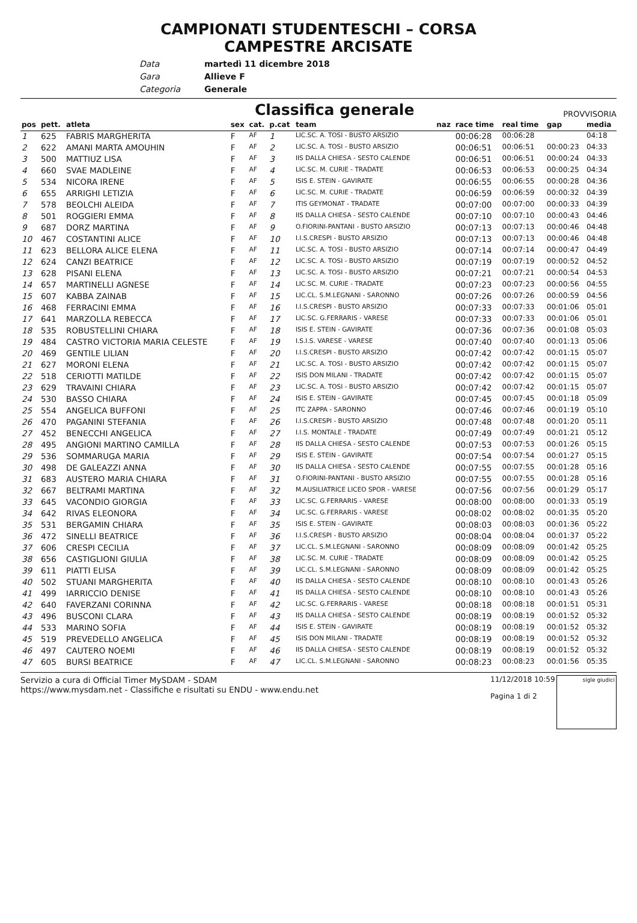CAMPIONATI STUDENTESCHI – CORSA
CAMPESTRE ARCISATE
Data martedì 11 dicembre 2018
Gara Allieve F
Categoria Generale
Classifica generale
PROVVISORIA
| pos | pett. | atleta | sex | cat. | p.cat | team | naz | race time | real time | gap | media |
| --- | --- | --- | --- | --- | --- | --- | --- | --- | --- | --- | --- |
| 1 | 625 | FABRIS MARGHERITA | F | AF | 1 | LIC.SC. A. TOSI - BUSTO ARSIZIO | | 00:06:28 | 00:06:28 | | 04:18 |
| 2 | 622 | AMANI MARTA AMOUHIN | F | AF | 2 | LIC.SC. A. TOSI - BUSTO ARSIZIO | | 00:06:51 | 00:06:51 | 00:00:23 | 04:33 |
| 3 | 500 | MATTIUZ LISA | F | AF | 3 | IIS DALLA CHIESA - SESTO CALENDE | | 00:06:51 | 00:06:51 | 00:00:24 | 04:33 |
| 4 | 660 | SVAE MADLEINE | F | AF | 4 | LIC.SC. M. CURIE - TRADATE | | 00:06:53 | 00:06:53 | 00:00:25 | 04:34 |
| 5 | 534 | NICORA IRENE | F | AF | 5 | ISIS E. STEIN - GAVIRATE | | 00:06:55 | 00:06:55 | 00:00:28 | 04:36 |
| 6 | 655 | ARRIGHI LETIZIA | F | AF | 6 | LIC.SC. M. CURIE - TRADATE | | 00:06:59 | 00:06:59 | 00:00:32 | 04:39 |
| 7 | 578 | BEOLCHI ALEIDA | F | AF | 7 | ITIS GEYMONAT - TRADATE | | 00:07:00 | 00:07:00 | 00:00:33 | 04:39 |
| 8 | 501 | ROGGIERI EMMA | F | AF | 8 | IIS DALLA CHIESA - SESTO CALENDE | | 00:07:10 | 00:07:10 | 00:00:43 | 04:46 |
| 9 | 687 | DORZ MARTINA | F | AF | 9 | O.FIORINI-PANTANI - BUSTO ARSIZIO | | 00:07:13 | 00:07:13 | 00:00:46 | 04:48 |
| 10 | 467 | COSTANTINI ALICE | F | AF | 10 | I.I.S.CRESPI - BUSTO ARSIZIO | | 00:07:13 | 00:07:13 | 00:00:46 | 04:48 |
| 11 | 623 | BELLORA ALICE ELENA | F | AF | 11 | LIC.SC. A. TOSI - BUSTO ARSIZIO | | 00:07:14 | 00:07:14 | 00:00:47 | 04:49 |
| 12 | 624 | CANZI BEATRICE | F | AF | 12 | LIC.SC. A. TOSI - BUSTO ARSIZIO | | 00:07:19 | 00:07:19 | 00:00:52 | 04:52 |
| 13 | 628 | PISANI ELENA | F | AF | 13 | LIC.SC. A. TOSI - BUSTO ARSIZIO | | 00:07:21 | 00:07:21 | 00:00:54 | 04:53 |
| 14 | 657 | MARTINELLI AGNESE | F | AF | 14 | LIC.SC. M. CURIE - TRADATE | | 00:07:23 | 00:07:23 | 00:00:56 | 04:55 |
| 15 | 607 | KABBA ZAINAB | F | AF | 15 | LIC.CL. S.M.LEGNANI - SARONNO | | 00:07:26 | 00:07:26 | 00:00:59 | 04:56 |
| 16 | 468 | FERRACINI EMMA | F | AF | 16 | I.I.S.CRESPI - BUSTO ARSIZIO | | 00:07:33 | 00:07:33 | 00:01:06 | 05:01 |
| 17 | 641 | MARZOLLA REBECCA | F | AF | 17 | LIC.SC. G.FERRARIS - VARESE | | 00:07:33 | 00:07:33 | 00:01:06 | 05:01 |
| 18 | 535 | ROBUSTELLINI CHIARA | F | AF | 18 | ISIS E. STEIN - GAVIRATE | | 00:07:36 | 00:07:36 | 00:01:08 | 05:03 |
| 19 | 484 | CASTRO VICTORIA MARIA CELESTE | F | AF | 19 | I.S.I.S. VARESE - VARESE | | 00:07:40 | 00:07:40 | 00:01:13 | 05:06 |
| 20 | 469 | GENTILE LILIAN | F | AF | 20 | I.I.S.CRESPI - BUSTO ARSIZIO | | 00:07:42 | 00:07:42 | 00:01:15 | 05:07 |
| 21 | 627 | MORONI ELENA | F | AF | 21 | LIC.SC. A. TOSI - BUSTO ARSIZIO | | 00:07:42 | 00:07:42 | 00:01:15 | 05:07 |
| 22 | 518 | CERIOTTI MATILDE | F | AF | 22 | ISIS DON MILANI - TRADATE | | 00:07:42 | 00:07:42 | 00:01:15 | 05:07 |
| 23 | 629 | TRAVAINI CHIARA | F | AF | 23 | LIC.SC. A. TOSI - BUSTO ARSIZIO | | 00:07:42 | 00:07:42 | 00:01:15 | 05:07 |
| 24 | 530 | BASSO CHIARA | F | AF | 24 | ISIS E. STEIN - GAVIRATE | | 00:07:45 | 00:07:45 | 00:01:18 | 05:09 |
| 25 | 554 | ANGELICA BUFFONI | F | AF | 25 | ITC ZAPPA - SARONNO | | 00:07:46 | 00:07:46 | 00:01:19 | 05:10 |
| 26 | 470 | PAGANINI STEFANIA | F | AF | 26 | I.I.S.CRESPI - BUSTO ARSIZIO | | 00:07:48 | 00:07:48 | 00:01:20 | 05:11 |
| 27 | 452 | BENECCHI ANGELICA | F | AF | 27 | I.I.S. MONTALE - TRADATE | | 00:07:49 | 00:07:49 | 00:01:21 | 05:12 |
| 28 | 495 | ANGIONI MARTINO CAMILLA | F | AF | 28 | IIS DALLA CHIESA - SESTO CALENDE | | 00:07:53 | 00:07:53 | 00:01:26 | 05:15 |
| 29 | 536 | SOMMARUGA MARIA | F | AF | 29 | ISIS E. STEIN - GAVIRATE | | 00:07:54 | 00:07:54 | 00:01:27 | 05:15 |
| 30 | 498 | DE GALEAZZI ANNA | F | AF | 30 | IIS DALLA CHIESA - SESTO CALENDE | | 00:07:55 | 00:07:55 | 00:01:28 | 05:16 |
| 31 | 683 | AUSTERO MARIA CHIARA | F | AF | 31 | O.FIORINI-PANTANI - BUSTO ARSIZIO | | 00:07:55 | 00:07:55 | 00:01:28 | 05:16 |
| 32 | 667 | BELTRAMI MARTINA | F | AF | 32 | M.AUSILIATRICE LICEO SPOR - VARESE | | 00:07:56 | 00:07:56 | 00:01:29 | 05:17 |
| 33 | 645 | VACONDIO GIORGIA | F | AF | 33 | LIC.SC. G.FERRARIS - VARESE | | 00:08:00 | 00:08:00 | 00:01:33 | 05:19 |
| 34 | 642 | RIVAS ELEONORA | F | AF | 34 | LIC.SC. G.FERRARIS - VARESE | | 00:08:02 | 00:08:02 | 00:01:35 | 05:20 |
| 35 | 531 | BERGAMIN CHIARA | F | AF | 35 | ISIS E. STEIN - GAVIRATE | | 00:08:03 | 00:08:03 | 00:01:36 | 05:22 |
| 36 | 472 | SINELLI BEATRICE | F | AF | 36 | I.I.S.CRESPI - BUSTO ARSIZIO | | 00:08:04 | 00:08:04 | 00:01:37 | 05:22 |
| 37 | 606 | CRESPI CECILIA | F | AF | 37 | LIC.CL. S.M.LEGNANI - SARONNO | | 00:08:09 | 00:08:09 | 00:01:42 | 05:25 |
| 38 | 656 | CASTIGLIONI GIULIA | F | AF | 38 | LIC.SC. M. CURIE - TRADATE | | 00:08:09 | 00:08:09 | 00:01:42 | 05:25 |
| 39 | 611 | PIATTI ELISA | F | AF | 39 | LIC.CL. S.M.LEGNANI - SARONNO | | 00:08:09 | 00:08:09 | 00:01:42 | 05:25 |
| 40 | 502 | STUANI MARGHERITA | F | AF | 40 | IIS DALLA CHIESA - SESTO CALENDE | | 00:08:10 | 00:08:10 | 00:01:43 | 05:26 |
| 41 | 499 | IARRICCIO DENISE | F | AF | 41 | IIS DALLA CHIESA - SESTO CALENDE | | 00:08:10 | 00:08:10 | 00:01:43 | 05:26 |
| 42 | 640 | FAVERZANI CORINNA | F | AF | 42 | LIC.SC. G.FERRARIS - VARESE | | 00:08:18 | 00:08:18 | 00:01:51 | 05:31 |
| 43 | 496 | BUSCONI CLARA | F | AF | 43 | IIS DALLA CHIESA - SESTO CALENDE | | 00:08:19 | 00:08:19 | 00:01:52 | 05:32 |
| 44 | 533 | MARINO SOFIA | F | AF | 44 | ISIS E. STEIN - GAVIRATE | | 00:08:19 | 00:08:19 | 00:01:52 | 05:32 |
| 45 | 519 | PREVEDELLO ANGELICA | F | AF | 45 | ISIS DON MILANI - TRADATE | | 00:08:19 | 00:08:19 | 00:01:52 | 05:32 |
| 46 | 497 | CAUTERO NOEMI | F | AF | 46 | IIS DALLA CHIESA - SESTO CALENDE | | 00:08:19 | 00:08:19 | 00:01:52 | 05:32 |
| 47 | 605 | BURSI BEATRICE | F | AF | 47 | LIC.CL. S.M.LEGNANI - SARONNO | | 00:08:23 | 00:08:23 | 00:01:56 | 05:35 |
Servizio a cura di Official Timer MySDAM - SDAM
https://www.mysdam.net - Classifiche e risultati su ENDU - www.endu.net
11/12/2018 10:59
Pagina 1 di 2
sigle giudici